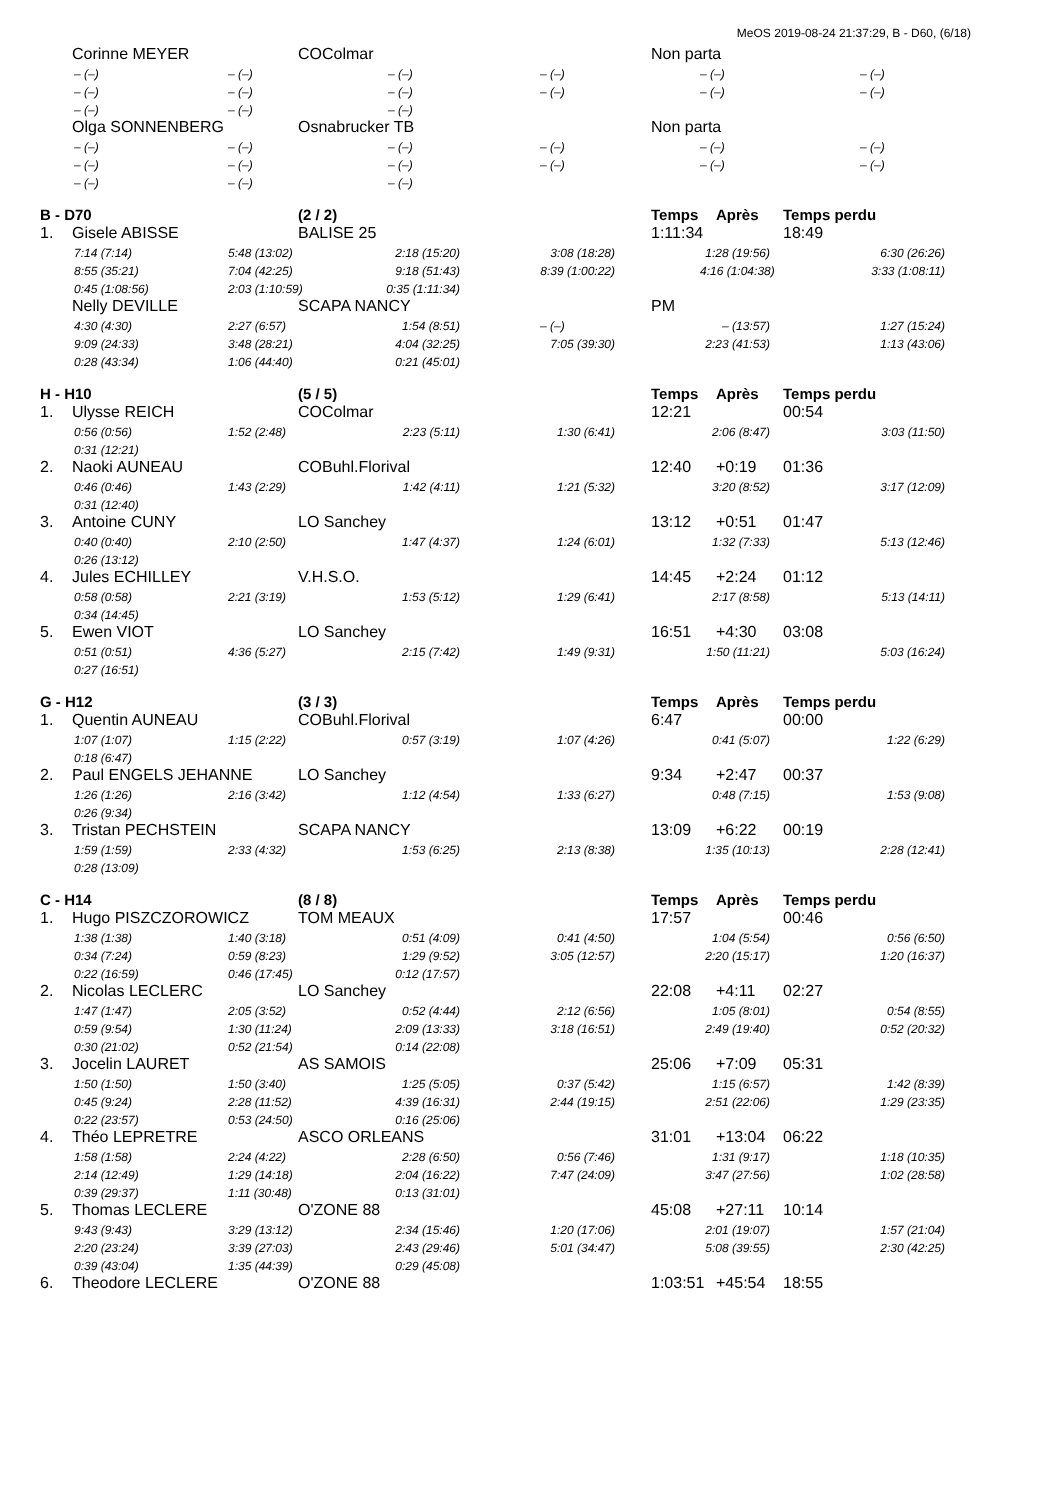MeOS 2019-08-24 21:37:29, B - D60, (6/18)
| | Corinne MEYER | | COColmar | | | Non parta | | |
| | – (–) | – (–) | – (–) | – (–) | | | – (–) | – (–) |
| | – (–) | – (–) | – (–) | – (–) | | | – (–) | – (–) |
| | – (–) | – (–) | – (–) | | | | | |
| | Olga SONNENBERG | | Osnabrucker TB | | | Non parta | | |
| | – (–) | – (–) | – (–) | – (–) | | | – (–) | – (–) |
| | – (–) | – (–) | – (–) | – (–) | | | – (–) | – (–) |
| | – (–) | – (–) | – (–) | | | | | |
| B - D70 | | | (2 / 2) | | | Temps | Après | Temps perdu |
| 1. | Gisele ABISSE | | BALISE 25 | | | 1:11:34 | | 18:49 |
| | 7:14 (7:14) | 5:48 (13:02) | 2:18 (15:20) | 3:08 (18:28) | | | 1:28 (19:56) | 6:30 (26:26) |
| | 8:55 (35:21) | 7:04 (42:25) | 9:18 (51:43) | 8:39 (1:00:22) | | | 4:16 (1:04:38) | 3:33 (1:08:11) |
| | 0:45 (1:08:56) | 2:03 (1:10:59) | 0:35 (1:11:34) | | | | | |
| | Nelly DEVILLE | | SCAPA NANCY | | | PM | | |
| | 4:30 (4:30) | 2:27 (6:57) | 1:54 (8:51) | – (–) | | | – (13:57) | 1:27 (15:24) |
| | 9:09 (24:33) | 3:48 (28:21) | 4:04 (32:25) | 7:05 (39:30) | | | 2:23 (41:53) | 1:13 (43:06) |
| | 0:28 (43:34) | 1:06 (44:40) | 0:21 (45:01) | | | | | |
| H - H10 | | | (5 / 5) | | | Temps | Après | Temps perdu |
| 1. | Ulysse REICH | | COColmar | | | 12:21 | | 00:54 |
| | 0:56 (0:56) | 1:52 (2:48) | 2:23 (5:11) | 1:30 (6:41) | | | 2:06 (8:47) | 3:03 (11:50) |
| | 0:31 (12:21) | | | | | | | |
| 2. | Naoki AUNEAU | | COBuhl.Florival | | | 12:40 | +0:19 | 01:36 |
| | 0:46 (0:46) | 1:43 (2:29) | 1:42 (4:11) | 1:21 (5:32) | | | 3:20 (8:52) | 3:17 (12:09) |
| | 0:31 (12:40) | | | | | | | |
| 3. | Antoine CUNY | | LO Sanchey | | | 13:12 | +0:51 | 01:47 |
| | 0:40 (0:40) | 2:10 (2:50) | 1:47 (4:37) | 1:24 (6:01) | | | 1:32 (7:33) | 5:13 (12:46) |
| | 0:26 (13:12) | | | | | | | |
| 4. | Jules ECHILLEY | | V.H.S.O. | | | 14:45 | +2:24 | 01:12 |
| | 0:58 (0:58) | 2:21 (3:19) | 1:53 (5:12) | 1:29 (6:41) | | | 2:17 (8:58) | 5:13 (14:11) |
| | 0:34 (14:45) | | | | | | | |
| 5. | Ewen VIOT | | LO Sanchey | | | 16:51 | +4:30 | 03:08 |
| | 0:51 (0:51) | 4:36 (5:27) | 2:15 (7:42) | 1:49 (9:31) | | | 1:50 (11:21) | 5:03 (16:24) |
| | 0:27 (16:51) | | | | | | | |
| G - H12 | | | (3 / 3) | | | Temps | Après | Temps perdu |
| 1. | Quentin AUNEAU | | COBuhl.Florival | | | 6:47 | | 00:00 |
| | 1:07 (1:07) | 1:15 (2:22) | 0:57 (3:19) | 1:07 (4:26) | | | 0:41 (5:07) | 1:22 (6:29) |
| | 0:18 (6:47) | | | | | | | |
| 2. | Paul ENGELS JEHANNE | | LO Sanchey | | | 9:34 | +2:47 | 00:37 |
| | 1:26 (1:26) | 2:16 (3:42) | 1:12 (4:54) | 1:33 (6:27) | | | 0:48 (7:15) | 1:53 (9:08) |
| | 0:26 (9:34) | | | | | | | |
| 3. | Tristan PECHSTEIN | | SCAPA NANCY | | | 13:09 | +6:22 | 00:19 |
| | 1:59 (1:59) | 2:33 (4:32) | 1:53 (6:25) | 2:13 (8:38) | | | 1:35 (10:13) | 2:28 (12:41) |
| | 0:28 (13:09) | | | | | | | |
| C - H14 | | | (8 / 8) | | | Temps | Après | Temps perdu |
| 1. | Hugo PISZCZOROWICZ | | TOM MEAUX | | | 17:57 | | 00:46 |
| | 1:38 (1:38) | 1:40 (3:18) | 0:51 (4:09) | 0:41 (4:50) | | | 1:04 (5:54) | 0:56 (6:50) |
| | 0:34 (7:24) | 0:59 (8:23) | 1:29 (9:52) | 3:05 (12:57) | | | 2:20 (15:17) | 1:20 (16:37) |
| | 0:22 (16:59) | 0:46 (17:45) | 0:12 (17:57) | | | | | |
| 2. | Nicolas LECLERC | | LO Sanchey | | | 22:08 | +4:11 | 02:27 |
| | 1:47 (1:47) | 2:05 (3:52) | 0:52 (4:44) | 2:12 (6:56) | | | 1:05 (8:01) | 0:54 (8:55) |
| | 0:59 (9:54) | 1:30 (11:24) | 2:09 (13:33) | 3:18 (16:51) | | | 2:49 (19:40) | 0:52 (20:32) |
| | 0:30 (21:02) | 0:52 (21:54) | 0:14 (22:08) | | | | | |
| 3. | Jocelin LAURET | | AS SAMOIS | | | 25:06 | +7:09 | 05:31 |
| | 1:50 (1:50) | 1:50 (3:40) | 1:25 (5:05) | 0:37 (5:42) | | | 1:15 (6:57) | 1:42 (8:39) |
| | 0:45 (9:24) | 2:28 (11:52) | 4:39 (16:31) | 2:44 (19:15) | | | 2:51 (22:06) | 1:29 (23:35) |
| | 0:22 (23:57) | 0:53 (24:50) | 0:16 (25:06) | | | | | |
| 4. | Théo LEPRETRE | | ASCO ORLEANS | | | 31:01 | +13:04 | 06:22 |
| | 1:58 (1:58) | 2:24 (4:22) | 2:28 (6:50) | 0:56 (7:46) | | | 1:31 (9:17) | 1:18 (10:35) |
| | 2:14 (12:49) | 1:29 (14:18) | 2:04 (16:22) | 7:47 (24:09) | | | 3:47 (27:56) | 1:02 (28:58) |
| | 0:39 (29:37) | 1:11 (30:48) | 0:13 (31:01) | | | | | |
| 5. | Thomas LECLERE | | O'ZONE 88 | | | 45:08 | +27:11 | 10:14 |
| | 9:43 (9:43) | 3:29 (13:12) | 2:34 (15:46) | 1:20 (17:06) | | | 2:01 (19:07) | 1:57 (21:04) |
| | 2:20 (23:24) | 3:39 (27:03) | 2:43 (29:46) | 5:01 (34:47) | | | 5:08 (39:55) | 2:30 (42:25) |
| | 0:39 (43:04) | 1:35 (44:39) | 0:29 (45:08) | | | | | |
| 6. | Theodore LECLERE | | O'ZONE 88 | | | 1:03:51 | +45:54 | 18:55 |